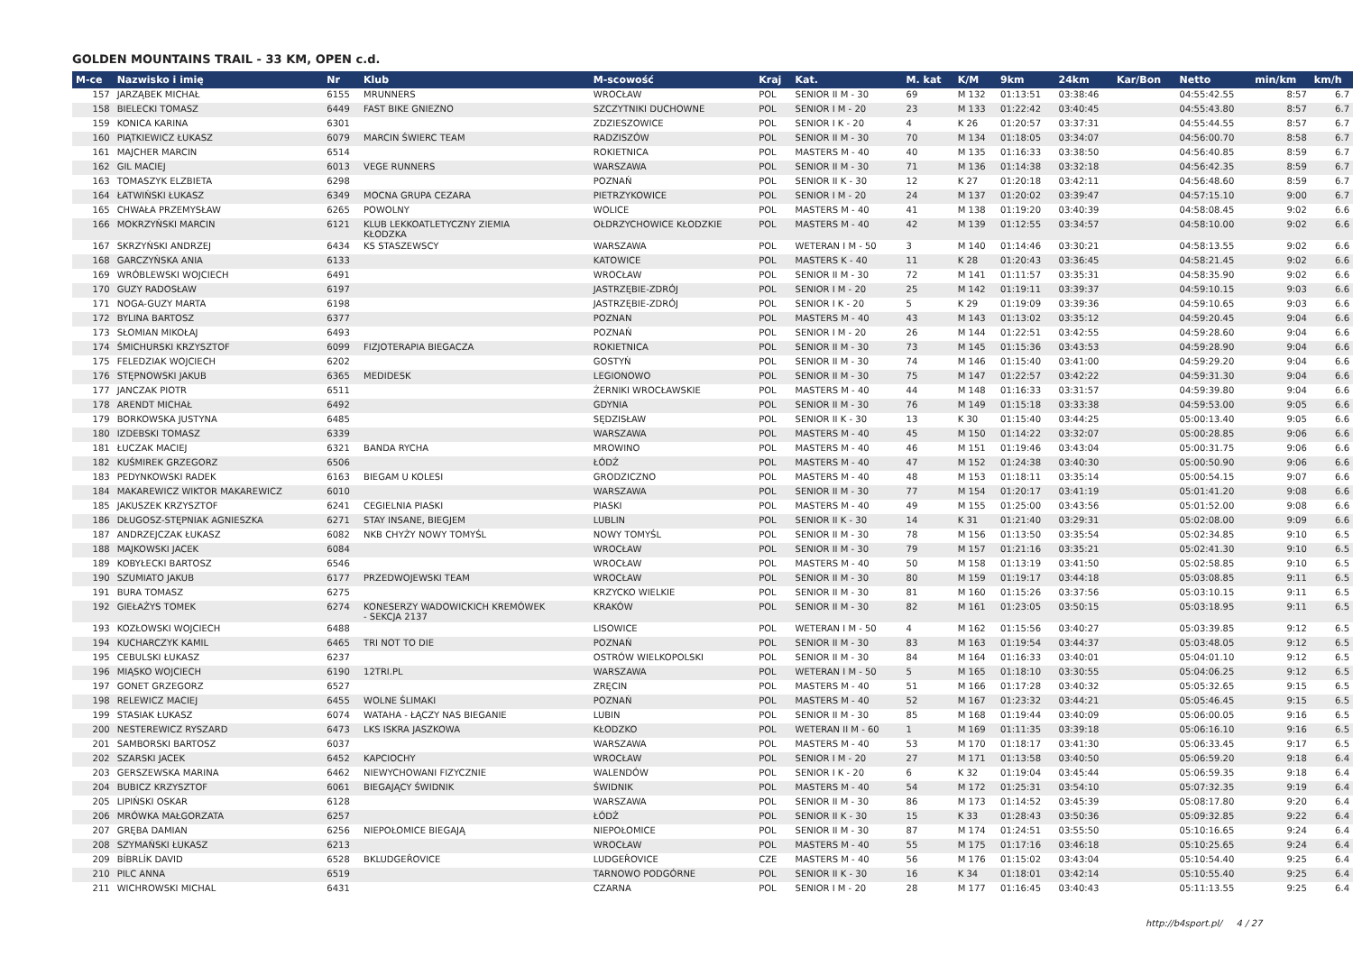GOLDEN MOUNTAINS TRAIL - 33 KM, OPEN c.d.
| M-ce | Nazwisko i imię | Nr | Klub | M-scowość | Kraj | Kat. | M. kat | K/M | 9km | 24km | Kar/Bon | Netto | min/km | km/h |
| --- | --- | --- | --- | --- | --- | --- | --- | --- | --- | --- | --- | --- | --- | --- |
| 157 | JARZĄBEK MICHAŁ | 6155 | MRUNNERS | WROCŁAW | POL | SENIOR II M - 30 | 69 | M 132 | 01:13:51 | 03:38:46 | | 04:55:42.55 | 8:57 | 6.7 |
| 158 | BIELECKI TOMASZ | 6449 | FAST BIKE GNIEZNO | SZCZYTNIKI DUCHOWNE | POL | SENIOR I M - 20 | 23 | M 133 | 01:22:42 | 03:40:45 | | 04:55:43.80 | 8:57 | 6.7 |
| 159 | KONICA KARINA | 6301 | | ZDZIESZOWICE | POL | SENIOR I K - 20 | 4 | K 26 | 01:20:57 | 03:37:31 | | 04:55:44.55 | 8:57 | 6.7 |
| 160 | PIĄTKIEWICZ ŁUKASZ | 6079 | MARCIN ŚWIERC TEAM | RADZISZÓW | POL | SENIOR II M - 30 | 70 | M 134 | 01:18:05 | 03:34:07 | | 04:56:00.70 | 8:58 | 6.7 |
| 161 | MAJCHER MARCIN | 6514 | | ROKIETNICA | POL | MASTERS M - 40 | 40 | M 135 | 01:16:33 | 03:38:50 | | 04:56:40.85 | 8:59 | 6.7 |
| 162 | GIL MACIEJ | 6013 | VEGE RUNNERS | WARSZAWA | POL | SENIOR II M - 30 | 71 | M 136 | 01:14:38 | 03:32:18 | | 04:56:42.35 | 8:59 | 6.7 |
| 163 | TOMASZYK ELZBIETA | 6298 | | POZNAŃ | POL | SENIOR II K - 30 | 12 | K 27 | 01:20:18 | 03:42:11 | | 04:56:48.60 | 8:59 | 6.7 |
| 164 | ŁATWIŃSKI ŁUKASZ | 6349 | MOCNA GRUPA CEZARA | PIETRZYKOWICE | POL | SENIOR I M - 20 | 24 | M 137 | 01:20:02 | 03:39:47 | | 04:57:15.10 | 9:00 | 6.7 |
| 165 | CHWAŁA PRZEMYSŁAW | 6265 | POWOLNY | WOLICE | POL | MASTERS M - 40 | 41 | M 138 | 01:19:20 | 03:40:39 | | 04:58:08.45 | 9:02 | 6.6 |
| 166 | MOKRZYŃSKI MARCIN | 6121 | KLUB LEKKOATLETYCZNY ZIEMIA KŁODZKA | OŁDRZYCHOWICE KŁODZKIE | POL | MASTERS M - 40 | 42 | M 139 | 01:12:55 | 03:34:57 | | 04:58:10.00 | 9:02 | 6.6 |
| 167 | SKRZYŃSKI ANDRZEJ | 6434 | KS STASZEWSCY | WARSZAWA | POL | WETERAN I M - 50 | 3 | M 140 | 01:14:46 | 03:30:21 | | 04:58:13.55 | 9:02 | 6.6 |
| 168 | GARCZYŃSKA ANIA | 6133 | | KATOWICE | POL | MASTERS K - 40 | 11 | K 28 | 01:20:43 | 03:36:45 | | 04:58:21.45 | 9:02 | 6.6 |
| 169 | WRÓBLEWSKI WOJCIECH | 6491 | | WROCŁAW | POL | SENIOR II M - 30 | 72 | M 141 | 01:11:57 | 03:35:31 | | 04:58:35.90 | 9:02 | 6.6 |
| 170 | GUZY RADOSŁAW | 6197 | | JASTRZĘBIE-ZDRÓJ | POL | SENIOR I M - 20 | 25 | M 142 | 01:19:11 | 03:39:37 | | 04:59:10.15 | 9:03 | 6.6 |
| 171 | NOGA-GUZY MARTA | 6198 | | JASTRZĘBIE-ZDRÓJ | POL | SENIOR I K - 20 | 5 | K 29 | 01:19:09 | 03:39:36 | | 04:59:10.65 | 9:03 | 6.6 |
| 172 | BYLINA BARTOSZ | 6377 | | POZNAN | POL | MASTERS M - 40 | 43 | M 143 | 01:13:02 | 03:35:12 | | 04:59:20.45 | 9:04 | 6.6 |
| 173 | SŁOMIAN MIKOŁAJ | 6493 | | POZNAŃ | POL | SENIOR I M - 20 | 26 | M 144 | 01:22:51 | 03:42:55 | | 04:59:28.60 | 9:04 | 6.6 |
| 174 | ŚMICHURSKI KRZYSZTOF | 6099 | FIZJOTERAPIA BIEGACZA | ROKIETNICA | POL | SENIOR II M - 30 | 73 | M 145 | 01:15:36 | 03:43:53 | | 04:59:28.90 | 9:04 | 6.6 |
| 175 | FELEDZIAK WOJCIECH | 6202 | | GOSTYŃ | POL | SENIOR II M - 30 | 74 | M 146 | 01:15:40 | 03:41:00 | | 04:59:29.20 | 9:04 | 6.6 |
| 176 | STĘPNOWSKI JAKUB | 6365 | MEDIDESK | LEGIONOWO | POL | SENIOR II M - 30 | 75 | M 147 | 01:22:57 | 03:42:22 | | 04:59:31.30 | 9:04 | 6.6 |
| 177 | JANCZAK PIOTR | 6511 | | ŻERNIKI WROCŁAWSKIE | POL | MASTERS M - 40 | 44 | M 148 | 01:16:33 | 03:31:57 | | 04:59:39.80 | 9:04 | 6.6 |
| 178 | ARENDT MICHAŁ | 6492 | | GDYNIA | POL | SENIOR II M - 30 | 76 | M 149 | 01:15:18 | 03:33:38 | | 04:59:53.00 | 9:05 | 6.6 |
| 179 | BORKOWSKA JUSTYNA | 6485 | | SĘDZISŁAW | POL | SENIOR II K - 30 | 13 | K 30 | 01:15:40 | 03:44:25 | | 05:00:13.40 | 9:05 | 6.6 |
| 180 | IZDEBSKI TOMASZ | 6339 | | WARSZAWA | POL | MASTERS M - 40 | 45 | M 150 | 01:14:22 | 03:32:07 | | 05:00:28.85 | 9:06 | 6.6 |
| 181 | ŁUCZAK MACIEJ | 6321 | BANDA RYCHA | MROWINO | POL | MASTERS M - 40 | 46 | M 151 | 01:19:46 | 03:43:04 | | 05:00:31.75 | 9:06 | 6.6 |
| 182 | KUŚMIREK GRZEGORZ | 6506 | | ŁÓDŹ | POL | MASTERS M - 40 | 47 | M 152 | 01:24:38 | 03:40:30 | | 05:00:50.90 | 9:06 | 6.6 |
| 183 | PEDYNKOWSKI RADEK | 6163 | BIEGAM U KOLESI | GRODZICZNO | POL | MASTERS M - 40 | 48 | M 153 | 01:18:11 | 03:35:14 | | 05:00:54.15 | 9:07 | 6.6 |
| 184 | MAKAREWICZ WIKTOR MAKAREWICZ | 6010 | | WARSZAWA | POL | SENIOR II M - 30 | 77 | M 154 | 01:20:17 | 03:41:19 | | 05:01:41.20 | 9:08 | 6.6 |
| 185 | JAKUSZEK KRZYSZTOF | 6241 | CEGIELNIA PIASKI | PIASKI | POL | MASTERS M - 40 | 49 | M 155 | 01:25:00 | 03:43:56 | | 05:01:52.00 | 9:08 | 6.6 |
| 186 | DŁUGOSZ-STĘPNIAK AGNIESZKA | 6271 | STAY INSANE, BIEGJEM | LUBLIN | POL | SENIOR II K - 30 | 14 | K 31 | 01:21:40 | 03:29:31 | | 05:02:08.00 | 9:09 | 6.6 |
| 187 | ANDRZEJCZAK ŁUKASZ | 6082 | NKB CHYŻY NOWY TOMYŚL | NOWY TOMYŚL | POL | SENIOR II M - 30 | 78 | M 156 | 01:13:50 | 03:35:54 | | 05:02:34.85 | 9:10 | 6.5 |
| 188 | MAJKOWSKI JACEK | 6084 | | WROCŁAW | POL | SENIOR II M - 30 | 79 | M 157 | 01:21:16 | 03:35:21 | | 05:02:41.30 | 9:10 | 6.5 |
| 189 | KOBYŁECKI BARTOSZ | 6546 | | WROCŁAW | POL | MASTERS M - 40 | 50 | M 158 | 01:13:19 | 03:41:50 | | 05:02:58.85 | 9:10 | 6.5 |
| 190 | SZUMIATO JAKUB | 6177 | PRZEDWOJEWSKI TEAM | WROCŁAW | POL | SENIOR II M - 30 | 80 | M 159 | 01:19:17 | 03:44:18 | | 05:03:08.85 | 9:11 | 6.5 |
| 191 | BURA TOMASZ | 6275 | | KRZYCKO WIELKIE | POL | SENIOR II M - 30 | 81 | M 160 | 01:15:26 | 03:37:56 | | 05:03:10.15 | 9:11 | 6.5 |
| 192 | GIEŁAŻYS TOMEK | 6274 | KONESERZY WADOWICKICH KREMÓWEK - SEKCJA 2137 | KRAKÓW | POL | SENIOR II M - 30 | 82 | M 161 | 01:23:05 | 03:50:15 | | 05:03:18.95 | 9:11 | 6.5 |
| 193 | KOZŁOWSKI WOJCIECH | 6488 | | LISOWICE | POL | WETERAN I M - 50 | 4 | M 162 | 01:15:56 | 03:40:27 | | 05:03:39.85 | 9:12 | 6.5 |
| 194 | KUCHARCZYK KAMIL | 6465 | TRI NOT TO DIE | POZNAŃ | POL | SENIOR II M - 30 | 83 | M 163 | 01:19:54 | 03:44:37 | | 05:03:48.05 | 9:12 | 6.5 |
| 195 | CEBULSKI ŁUKASZ | 6237 | | OSTRÓW WIELKOPOLSKI | POL | SENIOR II M - 30 | 84 | M 164 | 01:16:33 | 03:40:01 | | 05:04:01.10 | 9:12 | 6.5 |
| 196 | MIĄSKO WOJCIECH | 6190 | 12TRI.PL | WARSZAWA | POL | WETERAN I M - 50 | 5 | M 165 | 01:18:10 | 03:30:55 | | 05:04:06.25 | 9:12 | 6.5 |
| 197 | GONET GRZEGORZ | 6527 | | ZRĘCIN | POL | MASTERS M - 40 | 51 | M 166 | 01:17:28 | 03:40:32 | | 05:05:32.65 | 9:15 | 6.5 |
| 198 | RELEWICZ MACIEJ | 6455 | WOLNE ŚLIMAKI | POZNAŃ | POL | MASTERS M - 40 | 52 | M 167 | 01:23:32 | 03:44:21 | | 05:05:46.45 | 9:15 | 6.5 |
| 199 | STASIAK ŁUKASZ | 6074 | WATAHA - ŁĄCZY NAS BIEGANIE | LUBIN | POL | SENIOR II M - 30 | 85 | M 168 | 01:19:44 | 03:40:09 | | 05:06:00.05 | 9:16 | 6.5 |
| 200 | NESTEREWICZ RYSZARD | 6473 | LKS ISKRA JASZKOWA | KŁODZKO | POL | WETERAN II M - 60 | 1 | M 169 | 01:11:35 | 03:39:18 | | 05:06:16.10 | 9:16 | 6.5 |
| 201 | SAMBORSKI BARTOSZ | 6037 | | WARSZAWA | POL | MASTERS M - 40 | 53 | M 170 | 01:18:17 | 03:41:30 | | 05:06:33.45 | 9:17 | 6.5 |
| 202 | SZARSKI JACEK | 6452 | KAPCIOCHY | WROCŁAW | POL | SENIOR I M - 20 | 27 | M 171 | 01:13:58 | 03:40:50 | | 05:06:59.20 | 9:18 | 6.4 |
| 203 | GERSZEWSKA MARINA | 6462 | NIEWYCHOWANI FIZYCZNIE | WALENDÓW | POL | SENIOR I K - 20 | 6 | K 32 | 01:19:04 | 03:45:44 | | 05:06:59.35 | 9:18 | 6.4 |
| 204 | BUBICZ KRZYSZTOF | 6061 | BIEGAJĄCY ŚWIDNIK | ŚWIDNIK | POL | MASTERS M - 40 | 54 | M 172 | 01:25:31 | 03:54:10 | | 05:07:32.35 | 9:19 | 6.4 |
| 205 | LIPIŃSKI OSKAR | 6128 | | WARSZAWA | POL | SENIOR II M - 30 | 86 | M 173 | 01:14:52 | 03:45:39 | | 05:08:17.80 | 9:20 | 6.4 |
| 206 | MRÓWKA MAŁGORZATA | 6257 | | ŁÓDŹ | POL | SENIOR II K - 30 | 15 | K 33 | 01:28:43 | 03:50:36 | | 05:09:32.85 | 9:22 | 6.4 |
| 207 | GRĘBA DAMIAN | 6256 | NIEPOŁOMICE BIEGAJĄ | NIEPOŁOMICE | POL | SENIOR II M - 30 | 87 | M 174 | 01:24:51 | 03:55:50 | | 05:10:16.65 | 9:24 | 6.4 |
| 208 | SZYMAŃSKI ŁUKASZ | 6213 | | WROCŁAW | POL | MASTERS M - 40 | 55 | M 175 | 01:17:16 | 03:46:18 | | 05:10:25.65 | 9:24 | 6.4 |
| 209 | BÍBRLÍK DAVID | 6528 | BKLUDGEŘOVICE | LUDGEŘOVICE | CZE | MASTERS M - 40 | 56 | M 176 | 01:15:02 | 03:43:04 | | 05:10:54.40 | 9:25 | 6.4 |
| 210 | PILC ANNA | 6519 | | TARNOWO PODGÓRNE | POL | SENIOR II K - 30 | 16 | K 34 | 01:18:01 | 03:42:14 | | 05:10:55.40 | 9:25 | 6.4 |
| 211 | WICHROWSKI MICHAL | 6431 | | CZARNA | POL | SENIOR I M - 20 | 28 | M 177 | 01:16:45 | 03:40:43 | | 05:11:13.55 | 9:25 | 6.4 |
http://b4sport.pl/ 4 / 27